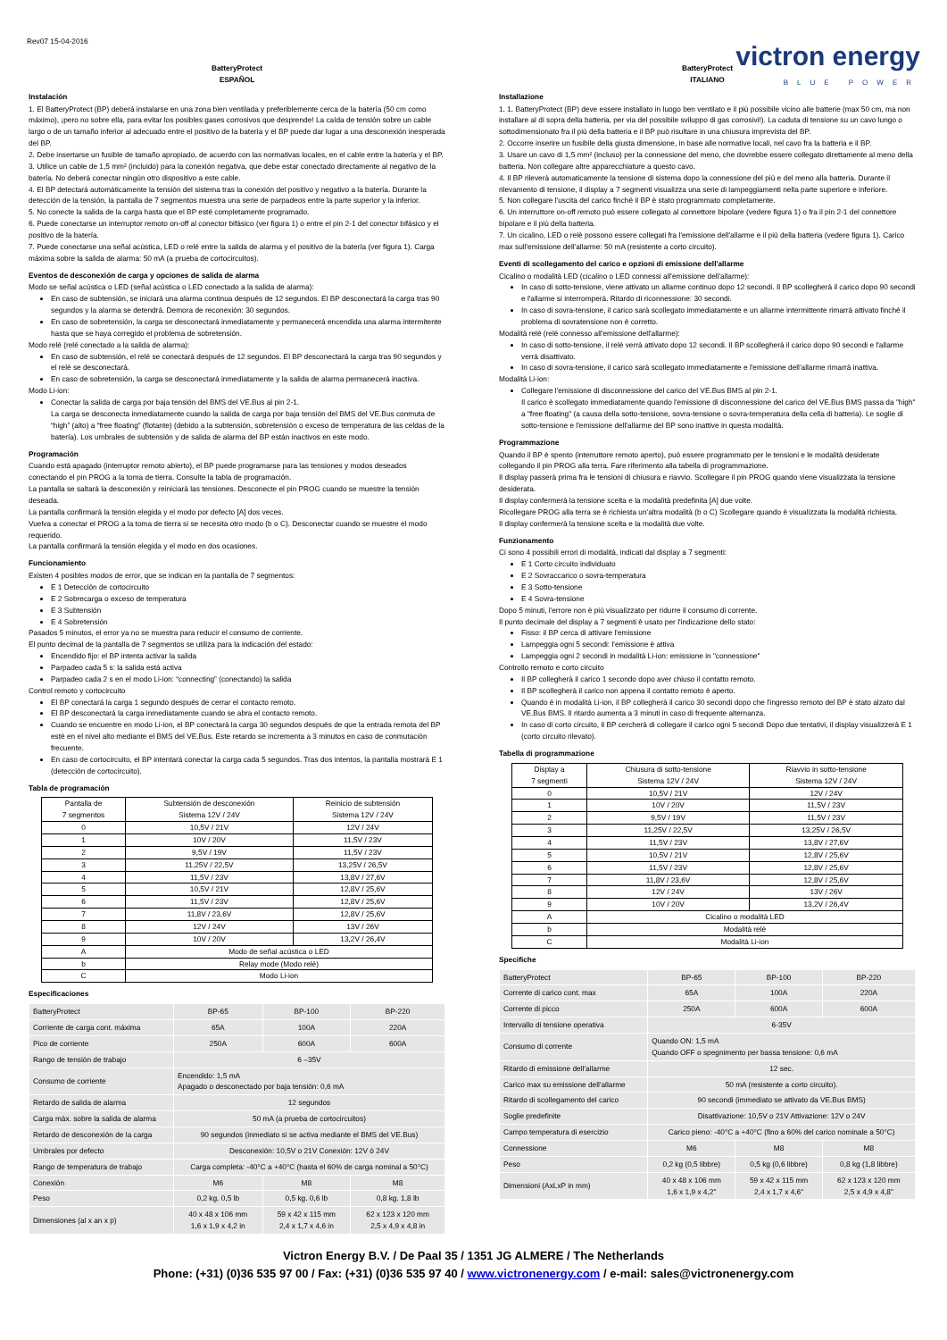Rev07 15-04-2016
victron energy
BLUE POWER
BatteryProtect
ESPAÑOL
Instalación
1. El BatteryProtect (BP) deberá instalarse en una zona bien ventilada y preferiblemente cerca de la batería (50 cm como máximo), ¡pero no sobre ella, para evitar los posibles gases corrosivos que desprende! La caída de tensión sobre un cable largo o de un tamaño inferior al adecuado entre el positivo de la batería y el BP puede dar lugar a una desconexión inesperada del BP.
2. Debe insertarse un fusible de tamaño apropiado, de acuerdo con las normativas locales, en el cable entre la batería y el BP.
3. Utilice un cable de 1,5 mm² (incluido) para la conexión negativa, que debe estar conectado directamente al negativo de la batería. No deberá conectar ningún otro dispositivo a este cable.
4. El BP detectará automáticamente la tensión del sistema tras la conexión del positivo y negativo a la batería. Durante la detección de la tensión, la pantalla de 7 segmentos muestra una serie de parpadeos entre la parte superior y la inferior.
5. No conecte la salida de la carga hasta que el BP esté completamente programado.
6. Puede conectarse un interruptor remoto on-off al conector bifásico (ver figura 1) o entre el pin 2-1 del conector bifásico y el positivo de la batería.
7. Puede conectarse una señal acústica, LED o relé entre la salida de alarma y el positivo de la batería (ver figura 1). Carga máxima sobre la salida de alarma: 50 mA (a prueba de cortocircuitos).
Eventos de desconexión de carga y opciones de salida de alarma
Modo se señal acústica o LED (señal acústica o LED conectado a la salida de alarma):
En caso de subtensión, se iniciará una alarma continua después de 12 segundos. El BP desconectará la carga tras 90 segundos y la alarma se detendrá. Demora de reconexión: 30 segundos.
En caso de sobretensión, la carga se desconectará inmediatamente y permanecerá encendida una alarma intermitente hasta que se haya corregido el problema de sobretensión.
Modo relé (relé conectado a la salida de alarma):
En caso de subtensión, el relé se conectará después de 12 segundos. El BP desconectará la carga tras 90 segundos y el relé se desconectará.
En caso de sobretensión, la carga se desconectará inmediatamente y la salida de alarma permanecerá inactiva.
Modo Li-ion:
Conectar la salida de carga por baja tensión del BMS del VE.Bus al pin 2-1.
La carga se desconecta inmediatamente cuando la salida de carga por baja tensión del BMS del VE.Bus conmuta de “high” (alto) a “free floating” (flotante) (debido a la subtensión, sobretensión o exceso de temperatura de las celdas de la batería). Los umbrales de subtensión y de salida de alarma del BP están inactivos en este modo.
Programación
Cuando está apagado (interruptor remoto abierto), el BP puede programarse para las tensiones y modos deseados conectando el pin PROG a la toma de tierra. Consulte la tabla de programación.
La pantalla se saltará la desconexión y reiniciará las tensiones. Desconecte el pin PROG cuando se muestre la tensión deseada.
La pantalla confirmará la tensión elegida y el modo por defecto [A] dos veces.
Vuelva a conectar el PROG a la toma de tierra si se necesita otro modo (b o C). Desconectar cuando se muestre el modo requerido.
La pantalla confirmará la tensión elegida y el modo en dos ocasiones.
Funcionamiento
Existen 4 posibles modos de error, que se indican en la pantalla de 7 segmentos:
E 1 Detección de cortocircuito
E 2 Sobrecarga o exceso de temperatura
E 3 Subtensión
E 4 Sobretensión
Pasados 5 minutos, el error ya no se muestra para reducir el consumo de corriente.
El punto decimal de la pantalla de 7 segmentos se utiliza para la indicación del estado:
Encendido fijo: el BP intenta activar la salida
Parpadeo cada 5 s: la salida está activa
Parpadeo cada 2 s en el modo Li-ion: “connecting” (conectando) la salida
Control remoto y cortocircuito
El BP conectará la carga 1 segundo después de cerrar el contacto remoto.
El BP desconectará la carga inmediatamente cuando se abra el contacto remoto.
Cuando se encuentre en modo Li-ion, el BP conectará la carga 30 segundos después de que la entrada remota del BP esté en el nivel alto mediante el BMS del VE.Bus. Este retardo se incrementa a 3 minutos en caso de conmutación frecuente.
En caso de cortocircuito, el BP intentará conectar la carga cada 5 segundos. Tras dos intentos, la pantalla mostrará E 1 (detección de cortocircuito).
Tabla de programación
| Pantalla de 7 segmentos | Subtensión de desconexión Sistema 12V / 24V | Reinicio de subtensión Sistema 12V / 24V |
| --- | --- | --- |
| 0 | 10,5V / 21V | 12V / 24V |
| 1 | 10V / 20V | 11,5V / 23V |
| 2 | 9,5V / 19V | 11,5V / 23V |
| 3 | 11,25V / 22,5V | 13,25V / 26,5V |
| 4 | 11,5V / 23V | 13,8V / 27,6V |
| 5 | 10,5V / 21V | 12,8V / 25,6V |
| 6 | 11,5V / 23V | 12,8V / 25,6V |
| 7 | 11,8V / 23,6V | 12,8V / 25,6V |
| 8 | 12V / 24V | 13V / 26V |
| 9 | 10V / 20V | 13,2V / 26,4V |
| A | Modo de señal acústica o LED | |
| b | Relay mode (Modo relé) | |
| C | Modo Li-ion | |
Especificaciones
| BatteryProtect | BP-65 | BP-100 | BP-220 |
| Corriente de carga cont. máxima | 65A | 100A | 220A |
| Pico de corriente | 250A | 600A | 600A |
| Rango de tensión de trabajo | 6 –35V | | |
| Consumo de corriente | Encendido: 1,5 mA Apagado o desconectado por baja tensión: 0,6 mA | | |
| Retardo de salida de alarma | 12 segundos | | |
| Carga máx. sobre la salida de alarma | 50 mA (a prueba de cortocircuitos) | | |
| Retardo de desconexión de la carga | 90 segundos (inmediato si se activa mediante el BMS del VE.Bus) | | |
| Umbrales por defecto | Desconexión: 10,5V o 21V Conexión: 12V ó 24V | | |
| Rango de temperatura de trabajo | Carga completa: -40°C a +40°C (hasta el 60% de carga nominal a 50°C) | | |
| Conexión | M6 | M8 | M8 |
| Peso | 0,2 kg. 0,5 lb | 0,5 kg. 0,6 lb | 0,8 kg. 1,8 lb |
| Dimensiones (al x an x p) | 40 x 48 x 106 mm 1,6 x 1,9 x 4,2 in | 59 x 42 x 115 mm 2,4 x 1,7 x 4,6 in | 62 x 123 x 120 mm 2,5 x 4,9 x 4,8 in |
BatteryProtect
ITALIANO
Installazione
1. 1. BatteryProtect (BP) deve essere installato in luogo ben ventilato e il più possibile vicino alle batterie (max 50 cm, ma non installare al di sopra della batteria, per via del possibile sviluppo di gas corrosivi!). La caduta di tensione su un cavo lungo o sottodimensionato fra il più della batteria e il BP può risultare in una chiusura imprevista del BP.
2. Occorre inserire un fusibile della giusta dimensione, in base alle normative locali, nel cavo fra la batteria e il BP.
3. Usare un cavo di 1,5 mm² (incluso) per la connessione del meno, che dovrebbe essere collegato direttamente al meno della batteria. Non collegare altre apparecchiature a questo cavo.
4. Il BP rileverà automaticamente la tensione di sistema dopo la connessione del più e del meno alla batteria. Durante il rilevamento di tensione, il display a 7 segmenti visualizza una serie di lampeggiamenti nella parte superiore e inferiore.
5. Non collegare l'uscita del carico finché il BP è stato programmato completamente.
6. Un interruttore on-off remoto può essere collegato al connettore bipolare (vedere figura 1) o fra il pin 2-1 del connettore bipolare e il più della batteria.
7. Un cicalino, LED o relè possono essere collegati fra l'emissione dell'allarme e il più della batteria (vedere figura 1). Carico max sull'emissione dell'allarme: 50 mA (resistente a corto circuito).
Eventi di scollegamento del carico e opzioni di emissione dell'allarme
Cicalino o modalità LED (cicalino o LED connessi all'emissione dell'allarme):
In caso di sotto-tensione, viene attivato un allarme continuo dopo 12 secondi. Il BP scollegherà il carico dopo 90 secondi e l'allarme si interromperà. Ritardo di riconnessione: 30 secondi.
In caso di sovra-tensione, il carico sarà scollegato immediatamente e un allarme intermittente rimarrà attivato finché il problema di sovratensione non è corretto.
Modalità relè (relè connesso all'emissione dell'allarme):
In caso di sotto-tensione, il relè verrà attivato dopo 12 secondi. Il BP scollegherà il carico dopo 90 secondi e l'allarme verrà disattivato.
In caso di sovra-tensione, il carico sarà scollegato immediatamente e l'emissione dell'allarme rimarrà inattiva.
Modalità Li-ion:
Collegare l'emissione di disconnessione del carico del VE.Bus BMS al pin 2-1.
Il carico è scollegato immediatamente quando l'emissione di disconnessione del carico del VE.Bus BMS passa da "high" a "free floating" (a causa della sotto-tensione, sovra-tensione o sovra-temperatura della cella di batteria). Le soglie di sotto-tensione e l'emissione dell'allarme del BP sono inattive in questa modalità.
Programmazione
Quando il BP è spento (interruttore remoto aperto), può essere programmato per le tensioni e le modalità desiderate collegando il pin PROG alla terra. Fare riferimento alla tabella di programmazione.
Il display passerà prima fra le tensioni di chiusura e riavvio. Scollegare il pin PROG quando viene visualizzata la tensione desiderata.
Il display confermerà la tensione scelta e la modalità predefinita [A] due volte.
Ricollegare PROG alla terra se è richiesta un'altra modalità (b o C) Scollegare quando è visualizzata la modalità richiesta.
Il display confermerà la tensione scelta e la modalità due volte.
Funzionamento
Ci sono 4 possibili errori di modalità, indicati dal display a 7 segmenti:
E 1 Corto circuito individuato
E 2 Sovraccarico o sovra-temperatura
E 3 Sotto-tensione
E 4 Sovra-tensione
Dopo 5 minuti, l'errore non è più visualizzato per ridurre il consumo di corrente.
Il punto decimale del display a 7 segmenti è usato per l'indicazione dello stato:
Fisso: il BP cerca di attivare l'emissione
Lampeggia ogni 5 secondi: l'emissione è attiva
Lampeggia ogni 2 secondi in modalità Li-ion: emissione in "connessione"
Controllo remoto e corto circuito
Il BP collegherà il carico 1 secondo dopo aver chiuso il contatto remoto.
Il BP scollegherà il carico non appena il contatto remoto è aperto.
Quando è in modalità Li-ion, il BP collegherà il carico 30 secondi dopo che l'ingresso remoto del BP è stato alzato dal VE.Bus BMS. Il ritardo aumenta a 3 minuti in caso di frequente alternanza.
In caso di corto circuito, il BP cercherà di collegare il carico ogni 5 secondi Dopo due tentativi, il display visualizzerà E 1 (corto circuito rilevato).
Tabella di programmazione
| Display a 7 segmenti | Chiusura di sotto-tensione Sistema 12V / 24V | Riavvio in sotto-tensione Sistema 12V / 24V |
| --- | --- | --- |
| 0 | 10,5V / 21V | 12V / 24V |
| 1 | 10V / 20V | 11,5V / 23V |
| 2 | 9,5V / 19V | 11,5V / 23V |
| 3 | 11,25V / 22,5V | 13,25V / 26,5V |
| 4 | 11,5V / 23V | 13,8V / 27,6V |
| 5 | 10,5V / 21V | 12,8V / 25,6V |
| 6 | 11,5V / 23V | 12,8V / 25,6V |
| 7 | 11,8V / 23,6V | 12,8V / 25,6V |
| 8 | 12V / 24V | 13V / 26V |
| 9 | 10V / 20V | 13,2V / 26,4V |
| A | Cicalino o modalità LED | |
| b | Modalità relè | |
| C | Modalità Li-ion | |
Specifiche
| BatteryProtect | BP-65 | BP-100 | BP-220 |
| Corrente di carico cont. max | 65A | 100A | 220A |
| Corrente di picco | 250A | 600A | 600A |
| Intervallo di tensione operativa | 6-35V | | |
| Consumo di corrente | Quando ON: 1,5 mA Quando OFF o spegnimento per bassa tensione: 0,6 mA | | |
| Ritardo di emissione dell'allarme | 12 sec. | | |
| Carico max su emissione dell'allarme | 50 mA (resistente a corto circuito). | | |
| Ritardo di scollegamento del carico | 90 secondi (immediato se attivato da VE.Bus BMS) | | |
| Soglie predefinite | Disattivazione: 10,5V o 21V Attivazione: 12V o 24V | | |
| Campo temperatura di esercizio | Carico pieno: -40°C a +40°C (fino a 60% del carico nominale a 50°C) | | |
| Connessione | M6 | M8 | M8 |
| Peso | 0,2 kg (0,5 libbre) | 0,5 kg (0,6 libbre) | 0,8 kg (1,8 libbre) |
| Dimensioni (AxLxP in mm) | 40 x 48 x 106 mm 1,6 x 1,9 x 4,2" | 59 x 42 x 115 mm 2,4 x 1,7 x 4,6" | 62 x 123 x 120 mm 2,5 x 4,9 x 4,8" |
Victron Energy B.V. / De Paal 35 / 1351 JG ALMERE / The Netherlands
Phone: (+31) (0)36 535 97 00 / Fax: (+31) (0)36 535 97 40 / www.victronenergy.com / e-mail: sales@victronenergy.com